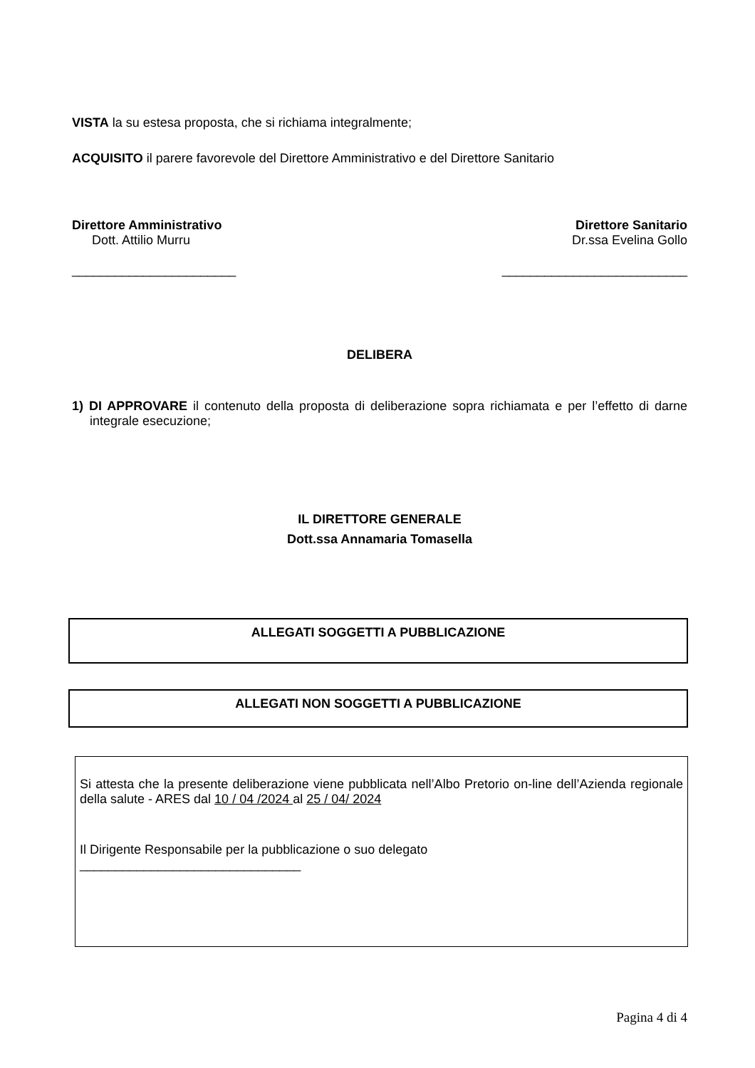VISTA la su estesa proposta, che si richiama integralmente;
ACQUISITO il parere favorevole del Direttore Amministrativo e del Direttore Sanitario
Direttore Amministrativo
Dott. Attilio Murru
_______________________
Direttore Sanitario
Dr.ssa Evelina Gollo
__________________________
DELIBERA
1) DI APPROVARE il contenuto della proposta di deliberazione sopra richiamata e per l’effetto di darne integrale esecuzione;
IL DIRETTORE GENERALE
Dott.ssa Annamaria Tomasella
ALLEGATI SOGGETTI A PUBBLICAZIONE
ALLEGATI NON SOGGETTI A PUBBLICAZIONE
Si attesta che la presente deliberazione viene pubblicata nell’Albo Pretorio on-line dell’Azienda regionale della salute - ARES dal 10 / 04 /2024 al 25 / 04/ 2024
Il Dirigente Responsabile per la pubblicazione o suo delegato
_______________________________
Pagina 4 di 4